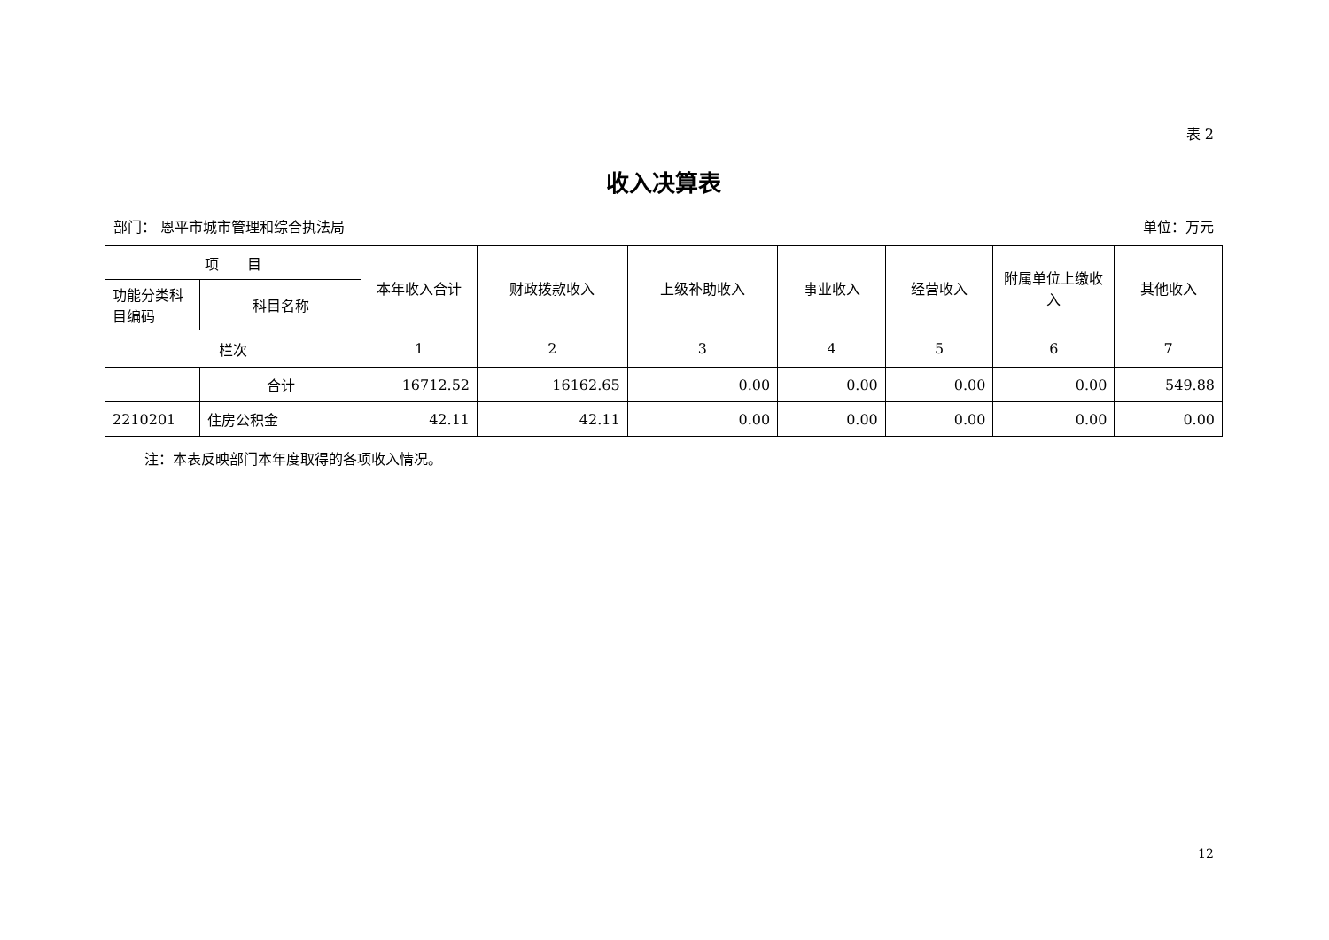表 2
收入决算表
部门： 恩平市城市管理和综合执法局 单位：万元
| 项 目 | | 本年收入合计 | 财政拨款收入 | 上级补助收入 | 事业收入 | 经营收入 | 附属单位上缴收入 | 其他收入 |
| --- | --- | --- | --- | --- | --- | --- | --- | --- |
| 功能分类科目编码 | 科目名称 | | | | | | | |
| 栏次 | | 1 | 2 | 3 | 4 | 5 | 6 | 7 |
| | 合计 | 16712.52 | 16162.65 | 0.00 | 0.00 | 0.00 | 0.00 | 549.88 |
| 2210201 | 住房公积金 | 42.11 | 42.11 | 0.00 | 0.00 | 0.00 | 0.00 | 0.00 |
注：本表反映部门本年度取得的各项收入情况。
12